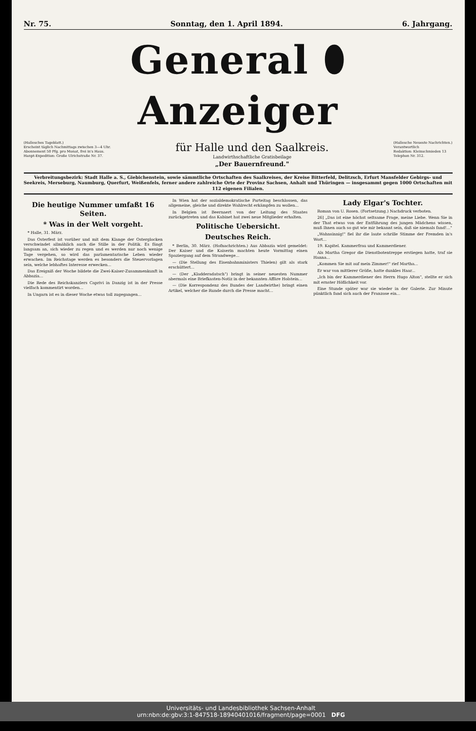Nr. 75. Sonntag, den 1. April 1894. 6. Jahrgang.
General ⬮ Anzeiger
(Hallesches Tageblatt.)
Erscheint täglich Nachmittags zwischen 3—4 Uhr.
Abonnement 50 Pfg. pro Monat, frei in's Haus.
Hanpt-Expedition: Große Ulrichstraße Nr. 37.
für Halle und den Saalkreis.
Landwirthschaftliche Gratisbeilage
„Der Bauernfreund."
(Hallesche Neueste Nachrichten.)
Verantwortlich
Redaktion: Kleinschmieden 13
Telephon Nr. 312.
Verbreitungsbezirk: Stadt Halle a. S., Giebichenstein, sowie sämmtliche Ortschaften des Saalkreises, der Kreise Bitterfeld, Delitzsch, Erfurt Mansfelder Gebirgs- und Seekreis, Merseburg, Naumburg, Querfurt, Weißenfels, ferner andere zahlreiche Orte der Provinz Sachsen, Anhalt und Thüringen — insgesammt gegen 1000 Ortschaften mit 112 eigenen Filialen.
Die heutige Nummer umfaßt 16 Seiten.
* Was in der Welt vorgeht.
* Halle, 31. März.
Das Osterfest ist vorüber und mit dem Klange der Osterglocken verschwindet allmählich auch die Stille in der Politik. Es fängt langsam an, sich wieder zu regen und es werden nur noch wenige Tage vergehen, so wird das parlamentarische Leben wieder erwachen. Im Reichstage werden es besonders die Steuervorlagen sein, welche lebhaftes Interesse erwecken...
Das Ereigniß der Woche bildete die Zwei-Kaiser-Zusammenkunft in Abbazia...
Die Rede des Reichskanzlers Caprivi in Danzig ist in der Presse vielfach kommentirt worden...
In Ungarn ist es in dieser Woche etwas toll zugegangen...
In Wien hat der sozialdemokratische Parteitag beschlossen, das allgemeine, gleiche und direkte Wahlrecht erkämpfen zu wollen...
In Belgien ist Beernaert von der Leitung des Staates zurückgetreten und das Kabinet hat zwei neue Mitglieder erhalten.
Politische Uebersicht.
Deutsches Reich.
* Berlin, 30. März. (Hofnachrichten.) Aus Abbazia wird gemeldet: Der Kaiser und die Kaiserin machten heute Vormittag einen Spaziergang auf dem Strandwege...
— (Die Stellung des Eisenbahnministers Thielen) gilt als stark erschüttert...
— (Der „Kladderadatsch") bringt in seiner neuesten Nummer abermals eine Briefkasten-Notiz in der bekannten Affäre Holstein...
— (Die Korrespondenz des Bundes der Landwirthe) bringt einen Artikel, welcher die Runde durch die Presse macht...
Lady Elgar's Tochter.
Roman von U. Rosen. (Fortsetzung.) Nachdruck verboten.
26] „Das ist eine höchst seltsame Frage, meine Liebe. Wenn Sie in der That etwas von der Entführung des jungen Mädchens wissen, muß Ihnen auch so gut wie mir bekannt sein, daß sie niemals fand!..."
„Wahnsinnig!" fiel ihr die laute schrille Stimme der Fremden in's Wort...
19. Kapitel. Kammerfrau und Kammerdiener.
Als Martha Gregor die Dienstbotentreppe erstiegen hatte, traf sie Hanna...
„Kommen Sie mit auf mein Zimmer!" rief Martha...
Er war von mittlerer Größe, hatte dunkles Haar...
„Ich bin der Kammerdiener des Herrn Hugo Alton", stellte er sich mit ernster Höflichkeit vor.
Eine Stunde später war sie wieder in der Galerie. Zur Minute pünktlich fand sich auch der Franzose ein...
Universitäts- und Landesbibliothek Sachsen-Anhalt
urn:nbn:de:gbv:3:1-847518-18940401016/fragment/page=0001 DFG